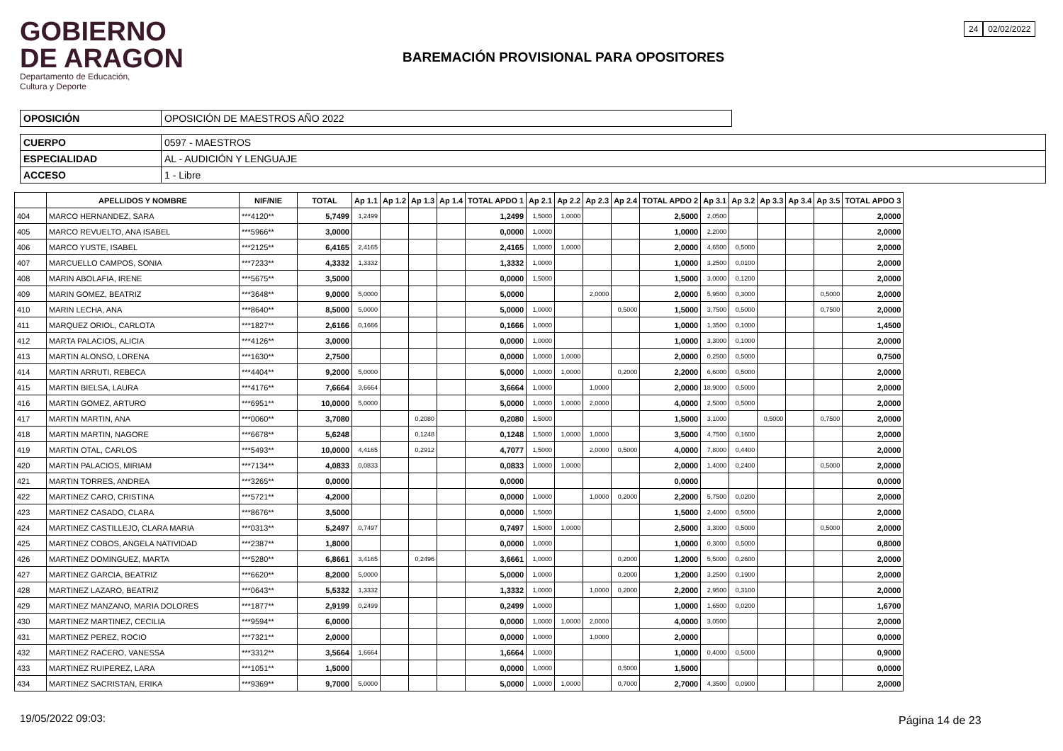GOBIERNO
DE ARAGON
Departamento de Educación,
Cultura y Deporte
BAREMACIÓN PROVISIONAL PARA OPOSITORES
24 02/02/2022
| OPOSICIÓN | OPOSICIÓN DE MAESTROS AÑO 2022 |
| CUERPO | 0597 - MAESTROS |
| ESPECIALIDAD | AL - AUDICIÓN Y LENGUAJE |
| ACCESO | 1 - Libre |
| | APELLIDOS Y NOMBRE | NIF/NIE | TOTAL | Ap 1.1 | Ap 1.2 | Ap 1.3 | Ap 1.4 | TOTAL APDO 1 | Ap 2.1 | Ap 2.2 | Ap 2.3 | Ap 2.4 | TOTAL APDO 2 | Ap 3.1 | Ap 3.2 | Ap 3.3 | Ap 3.4 | Ap 3.5 | TOTAL APDO 3 |
| --- | --- | --- | --- | --- | --- | --- | --- | --- | --- | --- | --- | --- | --- | --- | --- | --- | --- | --- | --- |
| 404 | MARCO HERNANDEZ, SARA | ***4120** | 5,7499 | 1,2499 | | | | 1,2499 | 1,5000 | 1,0000 | | | 2,5000 | 2,0500 | | | | | 2,0000 |
| 405 | MARCO REVUELTO, ANA ISABEL | ***5966** | 3,0000 | | | | | 0,0000 | 1,0000 | | | | 1,0000 | 2,2000 | | | | | 2,0000 |
| 406 | MARCO YUSTE, ISABEL | ***2125** | 6,4165 | 2,4165 | | | | 2,4165 | 1,0000 | 1,0000 | | | 2,0000 | 4,6500 | 0,5000 | | | | 2,0000 |
| 407 | MARCUELLO CAMPOS, SONIA | ***7233** | 4,3332 | 1,3332 | | | | 1,3332 | 1,0000 | | | | 1,0000 | 3,2500 | 0,0100 | | | | 2,0000 |
| 408 | MARIN ABOLAFIA, IRENE | ***5675** | 3,5000 | | | | | 0,0000 | 1,5000 | | | | 1,5000 | 3,0000 | 0,1200 | | | | 2,0000 |
| 409 | MARIN GOMEZ, BEATRIZ | ***3648** | 9,0000 | 5,0000 | | | | 5,0000 | | | 2,0000 | | 2,0000 | 5,9500 | 0,3000 | | | 0,5000 | 2,0000 |
| 410 | MARIN LECHA, ANA | ***8640** | 8,5000 | 5,0000 | | | | 5,0000 | 1,0000 | | | 0,5000 | 1,5000 | 3,7500 | 0,5000 | | | 0,7500 | 2,0000 |
| 411 | MARQUEZ ORIOL, CARLOTA | ***1827** | 2,6166 | 0,1666 | | | | 0,1666 | 1,0000 | | | | 1,0000 | 1,3500 | 0,1000 | | | | 1,4500 |
| 412 | MARTA PALACIOS, ALICIA | ***4126** | 3,0000 | | | | | 0,0000 | 1,0000 | | | | 1,0000 | 3,3000 | 0,1000 | | | | 2,0000 |
| 413 | MARTIN ALONSO, LORENA | ***1630** | 2,7500 | | | | | 0,0000 | 1,0000 | 1,0000 | | | 2,0000 | 0,2500 | 0,5000 | | | | 0,7500 |
| 414 | MARTIN ARRUTI, REBECA | ***4404** | 9,2000 | 5,0000 | | | | 5,0000 | 1,0000 | 1,0000 | | 0,2000 | 2,2000 | 6,6000 | 0,5000 | | | | 2,0000 |
| 415 | MARTIN BIELSA, LAURA | ***4176** | 7,6664 | 3,6664 | | | | 3,6664 | 1,0000 | | 1,0000 | | 2,0000 | 18,9000 | 0,5000 | | | | 2,0000 |
| 416 | MARTIN GOMEZ, ARTURO | ***6951** | 10,0000 | 5,0000 | | | | 5,0000 | 1,0000 | 1,0000 | 2,0000 | | 4,0000 | 2,5000 | 0,5000 | | | | 2,0000 |
| 417 | MARTIN MARTIN, ANA | ***0060** | 3,7080 | | | 0,2080 | | 0,2080 | 1,5000 | | | | 1,5000 | 3,1000 | | 0,5000 | | 0,7500 | 2,0000 |
| 418 | MARTIN MARTIN, NAGORE | ***6678** | 5,6248 | | | 0,1248 | | 0,1248 | 1,5000 | 1,0000 | 1,0000 | | 3,5000 | 4,7500 | 0,1600 | | | | 2,0000 |
| 419 | MARTIN OTAL, CARLOS | ***5493** | 10,0000 | 4,4165 | | 0,2912 | | 4,7077 | 1,5000 | | 2,0000 | 0,5000 | 4,0000 | 7,8000 | 0,4400 | | | | 2,0000 |
| 420 | MARTIN PALACIOS, MIRIAM | ***7134** | 4,0833 | 0,0833 | | | | 0,0833 | 1,0000 | 1,0000 | | | 2,0000 | 1,4000 | 0,2400 | | | 0,5000 | 2,0000 |
| 421 | MARTIN TORRES, ANDREA | ***3265** | 0,0000 | | | | | 0,0000 | | | | | 0,0000 | | | | | | 0,0000 |
| 422 | MARTINEZ CARO, CRISTINA | ***5721** | 4,2000 | | | | | 0,0000 | 1,0000 | | 1,0000 | 0,2000 | 2,2000 | 5,7500 | 0,0200 | | | | 2,0000 |
| 423 | MARTINEZ CASADO, CLARA | ***8676** | 3,5000 | | | | | 0,0000 | 1,5000 | | | | 1,5000 | 2,4000 | 0,5000 | | | | 2,0000 |
| 424 | MARTINEZ CASTILLEJO, CLARA MARIA | ***0313** | 5,2497 | 0,7497 | | | | 0,7497 | 1,5000 | 1,0000 | | | 2,5000 | 3,3000 | 0,5000 | | | 0,5000 | 2,0000 |
| 425 | MARTINEZ COBOS, ANGELA NATIVIDAD | ***2387** | 1,8000 | | | | | 0,0000 | 1,0000 | | | | 1,0000 | 0,3000 | 0,5000 | | | | 0,8000 |
| 426 | MARTINEZ DOMINGUEZ, MARTA | ***5280** | 6,8661 | 3,4165 | | 0,2496 | | 3,6661 | 1,0000 | | | 0,2000 | 1,2000 | 5,5000 | 0,2600 | | | | 2,0000 |
| 427 | MARTINEZ GARCIA, BEATRIZ | ***6620** | 8,2000 | 5,0000 | | | | 5,0000 | 1,0000 | | | 0,2000 | 1,2000 | 3,2500 | 0,1900 | | | | 2,0000 |
| 428 | MARTINEZ LAZARO, BEATRIZ | ***0643** | 5,5332 | 1,3332 | | | | 1,3332 | 1,0000 | | 1,0000 | 0,2000 | 2,2000 | 2,9500 | 0,3100 | | | | 2,0000 |
| 429 | MARTINEZ MANZANO, MARIA DOLORES | ***1877** | 2,9199 | 0,2499 | | | | 0,2499 | 1,0000 | | | | 1,0000 | 1,6500 | 0,0200 | | | | 1,6700 |
| 430 | MARTINEZ MARTINEZ, CECILIA | ***9594** | 6,0000 | | | | | 0,0000 | 1,0000 | 1,0000 | 2,0000 | | 4,0000 | 3,0500 | | | | | 2,0000 |
| 431 | MARTINEZ PEREZ, ROCIO | ***7321** | 2,0000 | | | | | 0,0000 | 1,0000 | | 1,0000 | | 2,0000 | | | | | | 0,0000 |
| 432 | MARTINEZ RACERO, VANESSA | ***3312** | 3,5664 | 1,6664 | | | | 1,6664 | 1,0000 | | | | 1,0000 | 0,4000 | 0,5000 | | | | 0,9000 |
| 433 | MARTINEZ RUIPEREZ, LARA | ***1051** | 1,5000 | | | | | 0,0000 | 1,0000 | | | 0,5000 | 1,5000 | | | | | | 0,0000 |
| 434 | MARTINEZ SACRISTAN, ERIKA | ***9369** | 9,7000 | 5,0000 | | | | 5,0000 | 1,0000 | 1,0000 | | 0,7000 | 2,7000 | 4,3500 | 0,0900 | | | | 2,0000 |
19/05/2022 09:03: Página 14 de 23